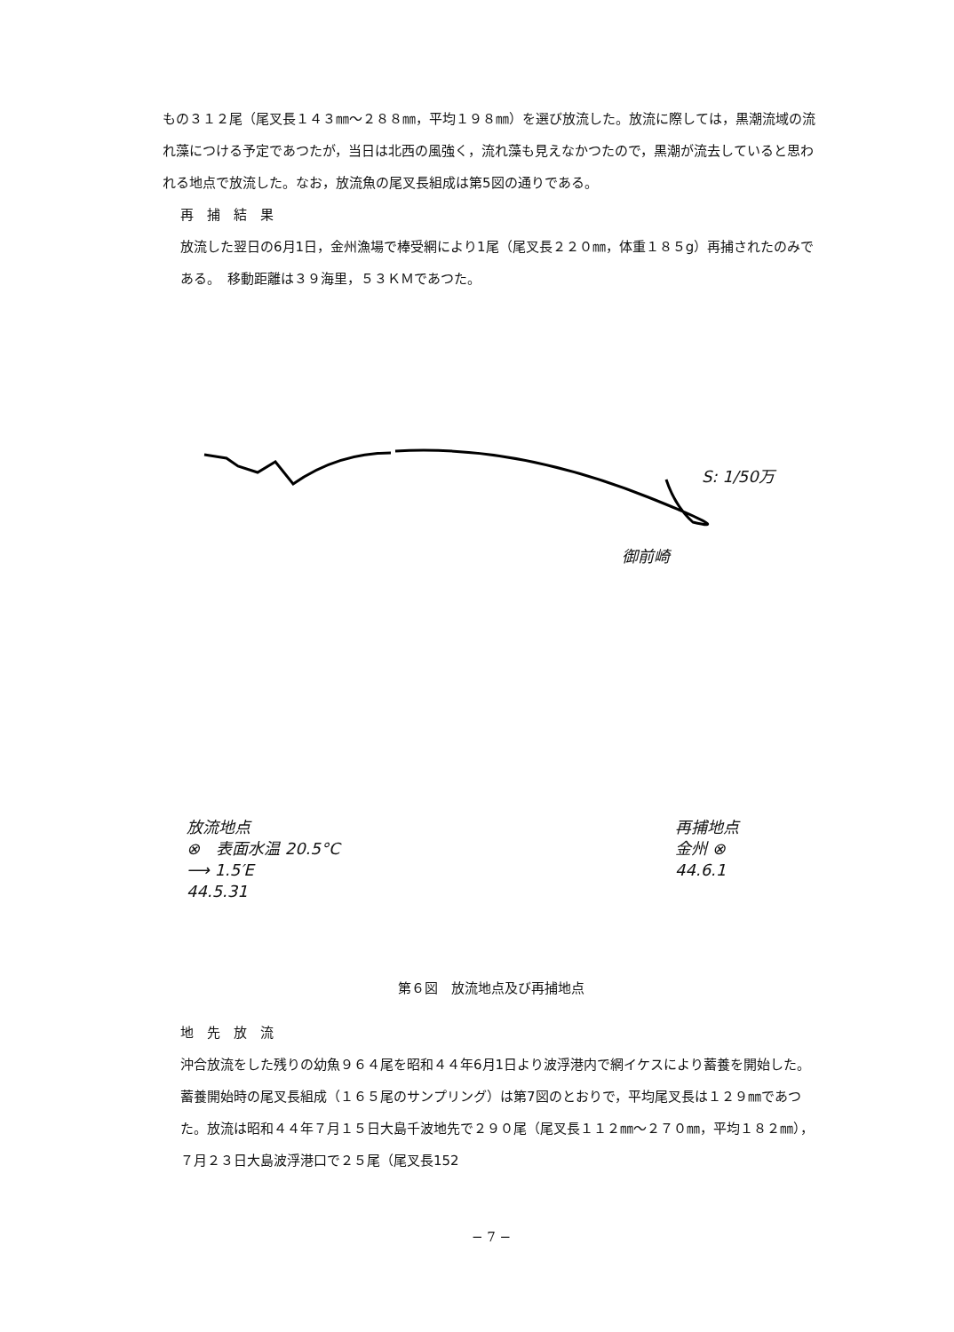もの３１２尾（尾叉長１４３㎜〜２８８㎜，平均１９８㎜）を選び放流した。放流に際しては，黒潮流域の流れ藻につける予定であつたが，当日は北西の風強く，流れ藻も見えなかつたので，黒潮が流去していると思われる地点で放流した。なお，放流魚の尾叉長組成は第5図の通りである。
再　捕　結　果
放流した翌日の6月1日，金州漁場で棒受網により1尾（尾叉長２２０㎜，体重１８５g）再捕されたのみである。　移動距離は３９海里，５３ＫＭであつた。
S: 1/50万
御前崎
放流地点
⊗　表面水温 20.5°C
⟶ 1.5′E
44.5.31
再捕地点
金州 ⊗
44.6.1
第６図　放流地点及び再捕地点
地　先　放　流
沖合放流をした残りの幼魚９６４尾を昭和４４年6月1日より波浮港内で網イケスにより蓄養を開始した。蓄養開始時の尾叉長組成（１６５尾のサンプリング）は第7図のとおりで，平均尾叉長は１２９㎜であつた。放流は昭和４４年７月１５日大島千波地先で２９０尾（尾叉長１１２㎜〜２７０㎜，平均１８２㎜），７月２３日大島波浮港口で２５尾（尾叉長152
− 7 −